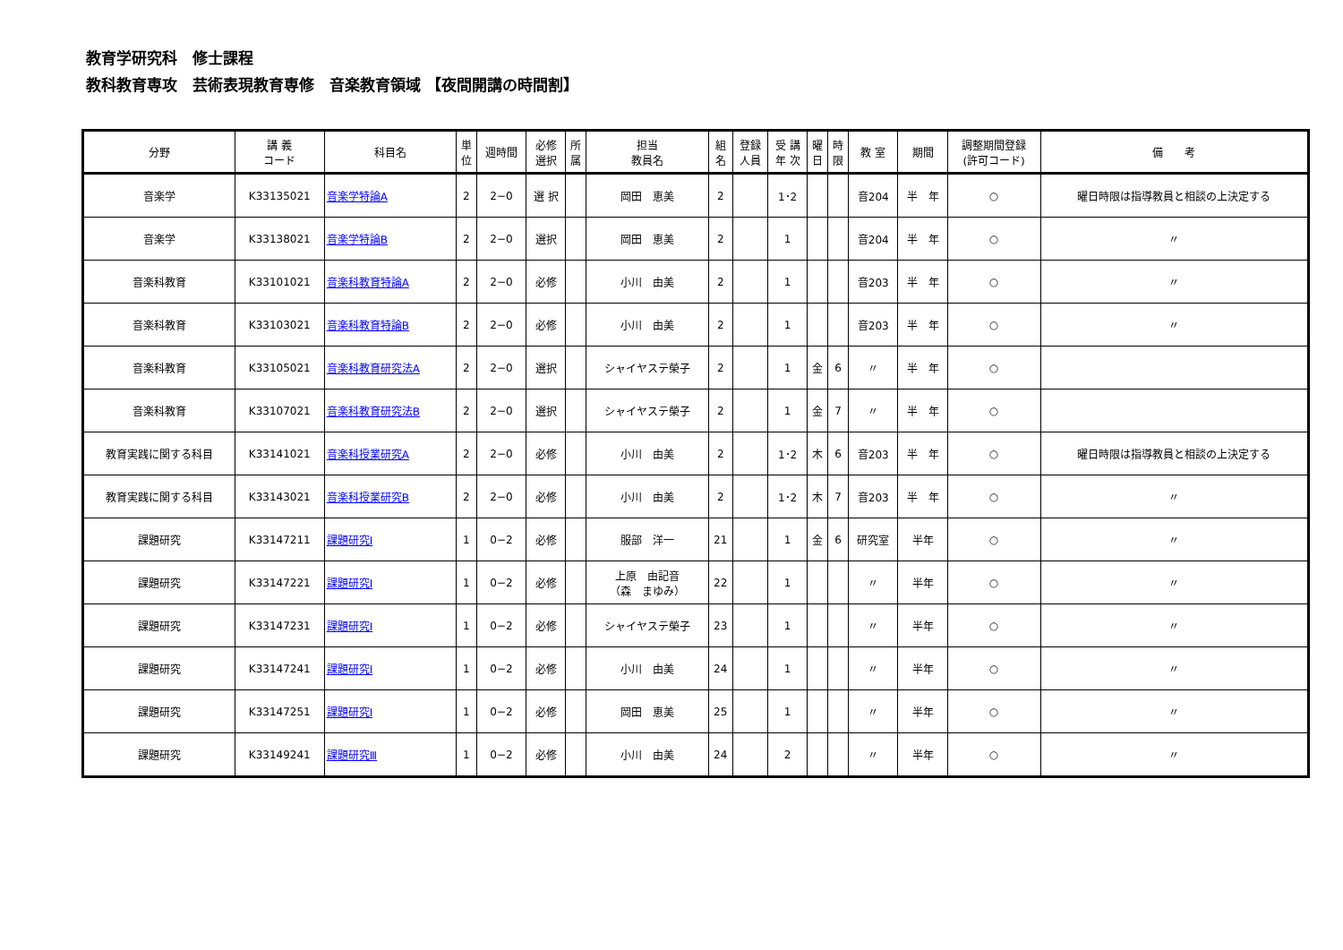教育学研究科　修士課程
教科教育専攻　芸術表現教育専修　音楽教育領域 【夜間開講の時間割】
| 分野 | 講 義 コード | 科目名 | 単 位 | 週時間 | 必修 選択 | 所 属 | 担当 教員名 | 組 名 | 登録 人員 | 受 講 年 次 | 曜 日 | 時 限 | 教 室 | 期間 | 調整期間登録 (許可コード) | 備 考 |
| --- | --- | --- | --- | --- | --- | --- | --- | --- | --- | --- | --- | --- | --- | --- | --- | --- |
| 音楽学 | K33135021 | 音楽学特論A | 2 | 2−0 | 選 択 | | 岡田 恵美 | 2 | | 1･2 | | | 音204 | 半 年 | ○ | 曜日時限は指導教員と相談の上決定する |
| 音楽学 | K33138021 | 音楽学特論B | 2 | 2−0 | 選択 | | 岡田 恵美 | 2 | | 1 | | | 音204 | 半 年 | ○ | 〃 |
| 音楽科教育 | K33101021 | 音楽科教育特論A | 2 | 2−0 | 必修 | | 小川 由美 | 2 | | 1 | | | 音203 | 半 年 | ○ | 〃 |
| 音楽科教育 | K33103021 | 音楽科教育特論B | 2 | 2−0 | 必修 | | 小川 由美 | 2 | | 1 | | | 音203 | 半 年 | ○ | 〃 |
| 音楽科教育 | K33105021 | 音楽科教育研究法A | 2 | 2−0 | 選択 | | シャイヤステ榮子 | 2 | | 1 | 金 | 6 | 〃 | 半 年 | ○ | |
| 音楽科教育 | K33107021 | 音楽科教育研究法B | 2 | 2−0 | 選択 | | シャイヤステ榮子 | 2 | | 1 | 金 | 7 | 〃 | 半 年 | ○ | |
| 教育実践に関する科目 | K33141021 | 音楽科授業研究A | 2 | 2−0 | 必修 | | 小川 由美 | 2 | | 1･2 | 木 | 6 | 音203 | 半 年 | ○ | 曜日時限は指導教員と相談の上決定する |
| 教育実践に関する科目 | K33143021 | 音楽科授業研究B | 2 | 2−0 | 必修 | | 小川 由美 | 2 | | 1･2 | 木 | 7 | 音203 | 半 年 | ○ | 〃 |
| 課題研究 | K33147211 | 課題研究Ⅰ | 1 | 0−2 | 必修 | | 服部 洋一 | 21 | | 1 | 金 | 6 | 研究室 | 半年 | ○ | 〃 |
| 課題研究 | K33147221 | 課題研究Ⅰ | 1 | 0−2 | 必修 | | 上原 由記音 （森 まゆみ） | 22 | | 1 | | | 〃 | 半年 | ○ | 〃 |
| 課題研究 | K33147231 | 課題研究Ⅰ | 1 | 0−2 | 必修 | | シャイヤステ榮子 | 23 | | 1 | | | 〃 | 半年 | ○ | 〃 |
| 課題研究 | K33147241 | 課題研究Ⅰ | 1 | 0−2 | 必修 | | 小川 由美 | 24 | | 1 | | | 〃 | 半年 | ○ | 〃 |
| 課題研究 | K33147251 | 課題研究Ⅰ | 1 | 0−2 | 必修 | | 岡田 恵美 | 25 | | 1 | | | 〃 | 半年 | ○ | 〃 |
| 課題研究 | K33149241 | 課題研究Ⅲ | 1 | 0−2 | 必修 | | 小川 由美 | 24 | | 2 | | | 〃 | 半年 | ○ | 〃 |